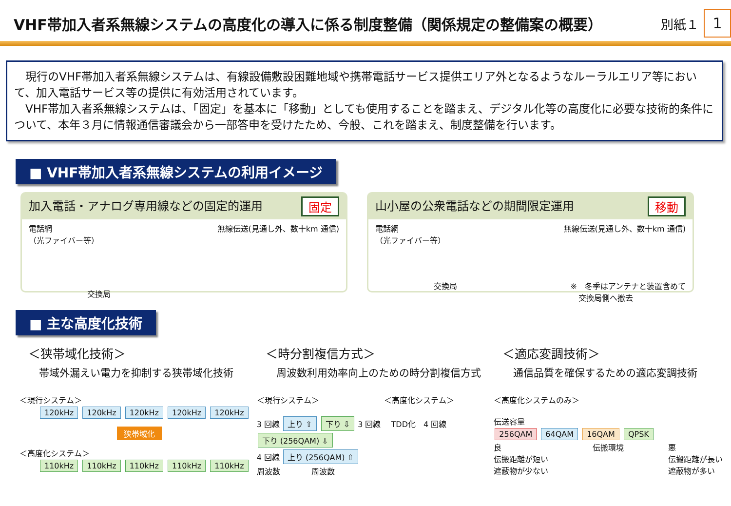VHF帯加入者系無線システムの高度化の導入に係る制度整備（関係規定の整備案の概要）
別紙１ 1
　現行のVHF帯加入者系無線システムは、有線設備敷設困難地域や携帯電話サービス提供エリア外となるようなルーラルエリア等において、加入電話サービス等の提供に有効活用されています。
　VHF帯加入者系無線システムは、「固定」を基本に「移動」としても使用することを踏まえ、デジタル化等の高度化に必要な技術的条件について、本年３月に情報通信審議会から一部答申を受けたため、今般、これを踏まえ、制度整備を行います。
■ VHF帯加入者系無線システムの利用イメージ
加入電話・アナログ専用線などの固定的運用 固定
電話網
（光ファイバー等） 無線伝送(見通し外、数十km 通信)
交換局
山小屋の公衆電話などの期間限定運用 移動
電話網
（光ファイバー等） 無線伝送(見通し外、数十km 通信)
交換局 ※　冬季はアンテナと装置含めて
　交換局側へ撤去
■ 主な高度化技術
＜狭帯域化技術＞
帯域外漏えい電力を抑制する狭帯域化技術
＜現行システム＞
120kHz 120kHz 120kHz 120kHz 120kHz
狭帯域化
＜高度化システム＞
110kHz 110kHz 110kHz 110kHz 110kHz
＜時分割複信方式＞
周波数利用効率向上のための時分割複信方式
＜現行システム＞ 　　　　　　　　＜高度化システム＞
3 回線 上り ⇧ 下り ⇩ 3 回線 　TDD化　4 回線 下り (256QAM) ⇩
4 回線 上り (256QAM) ⇧
周波数　　　　周波数
＜適応変調技術＞
通信品質を確保するための適応変調技術
＜高度化システムのみ＞
伝送容量
256QAM 64QAM 16QAM QPSK
良
伝搬距離が短い
遮蔽物が少ない 伝搬環境 悪
伝搬距離が長い
遮蔽物が多い